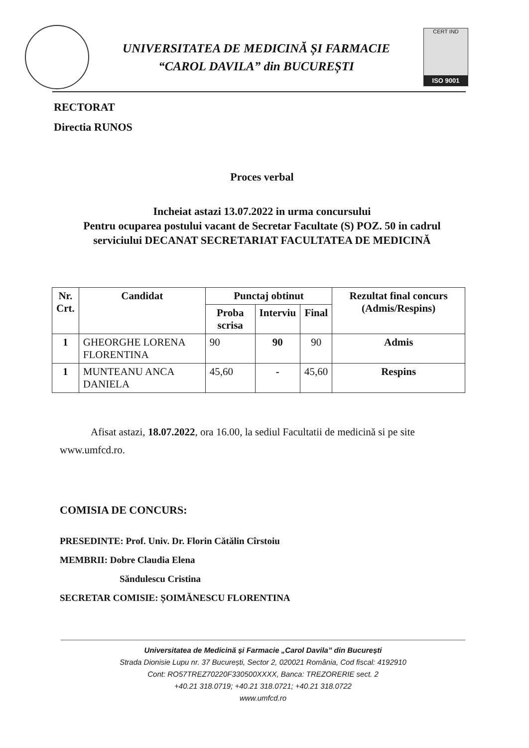UNIVERSITATEA DE MEDICINĂ ȘI FARMACIE
“CAROL DAVILA” din BUCUREȘTI
CERT IND
ISO 9001
RECTORAT
Directia RUNOS
Proces verbal
Incheiat astazi 13.07.2022 in urma concursului
Pentru ocuparea postului vacant de Secretar Facultate (S) POZ. 50 in cadrul serviciului DECANAT SECRETARIAT FACULTATEA DE MEDICINĂ
| Nr. Crt. | Candidat | Punctaj obtinut | | | Rezultat final concurs (Admis/Respins) |
| --- | --- | --- | --- | --- | --- |
| | | Proba scrisa | Interviu | Final | |
| 1 | GHEORGHE LORENA FLORENTINA | 90 | 90 | 90 | Admis |
| 1 | MUNTEANU ANCA DANIELA | 45,60 | - | 45,60 | Respins |
Afisat astazi, 18.07.2022, ora 16.00, la sediul Facultatii de medicină si pe site www.umfcd.ro.
COMISIA DE CONCURS:
PRESEDINTE: Prof. Univ. Dr. Florin Cătălin Cîrstoiu
MEMBRII: Dobre Claudia Elena
Săndulescu Cristina
SECRETAR COMISIE: ȘOIMĂNESCU FLORENTINA
Universitatea de Medicină și Farmacie „Carol Davila” din București
Strada Dionisie Lupu nr. 37 București, Sector 2, 020021 România, Cod fiscal: 4192910
Cont: RO57TREZ70220F330500XXXX, Banca: TREZORERIE sect. 2
+40.21 318.0719; +40.21 318.0721; +40.21 318.0722
www.umfcd.ro